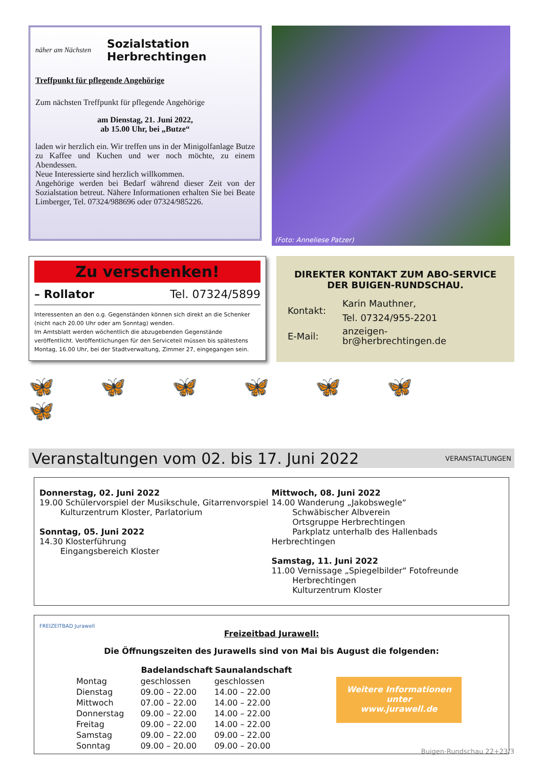näher am Nächsten
Sozialstation
Herbrechtingen
Treffpunkt für pflegende Angehörige
Zum nächsten Treffpunkt für pflegende Angehörige
am Dienstag, 21. Juni 2022,
ab 15.00 Uhr, bei „Butze“
laden wir herzlich ein. Wir treffen uns in der Minigolfanlage Butze zu Kaffee und Kuchen und wer noch möchte, zu einem Abendessen.
Neue Interessierte sind herzlich willkommen.
Angehörige werden bei Bedarf während dieser Zeit von der Sozialstation betreut. Nähere Informationen erhalten Sie bei Beate Limberger, Tel. 07324/988696 oder 07324/985226.
(Foto: Anneliese Patzer)
Zu verschenken!
– Rollator Tel. 07324/5899
Interessenten an den o.g. Gegenständen können sich direkt an die Schenker (nicht nach 20.00 Uhr oder am Sonntag) wenden.
Im Amtsblatt werden wöchentlich die abzugebenden Gegenstände veröffentlicht. Veröffentlichungen für den Serviceteil müssen bis spätestens Montag, 16.00 Uhr, bei der Stadtverwaltung, Zimmer 27, eingegangen sein.
DIREKTER KONTAKT ZUM ABO-SERVICE
DER BUIGEN-RUNDSCHAU.
| Kontakt: | Karin Mauthner, Tel. 07324/955-2201 |
| E-Mail: | anzeigen-br@herbrechtingen.de |
🦋🦋🦋🦋🦋🦋🦋
Veranstaltungen vom 02. bis 17. Juni 2022 VERANSTALTUNGEN
Donnerstag, 02. Juni 2022
19.00 Schülervorspiel der Musikschule, Gitarrenvorspiel
Kulturzentrum Kloster, Parlatorium
Sonntag, 05. Juni 2022
14.30 Klosterführung
Eingangsbereich Kloster
Mittwoch, 08. Juni 2022
14.00 Wanderung „Jakobswegle“
Schwäbischer Albverein
Ortsgruppe Herbrechtingen
Parkplatz unterhalb des Hallenbads Herbrechtingen
Samstag, 11. Juni 2022
11.00 Vernissage „Spiegelbilder“ Fotofreunde
Herbrechtingen
Kulturzentrum Kloster
FREIZEITBAD Jurawell
Freizeitbad Jurawell:
Die Öffnungszeiten des Jurawells sind von Mai bis August die folgenden:
| | Badelandschaft | Saunalandschaft |
| --- | --- | --- |
| Montag | geschlossen | geschlossen |
| Dienstag | 09.00 – 22.00 | 14.00 – 22.00 |
| Mittwoch | 07.00 – 22.00 | 14.00 – 22.00 |
| Donnerstag | 09.00 – 22.00 | 14.00 – 22.00 |
| Freitag | 09.00 – 22.00 | 14.00 – 22.00 |
| Samstag | 09.00 – 22.00 | 09.00 – 22.00 |
| Sonntag | 09.00 – 20.00 | 09.00 – 20.00 |
Weitere Informationen
unter
www.jurawell.de
Buigen-Rundschau 22+23/3